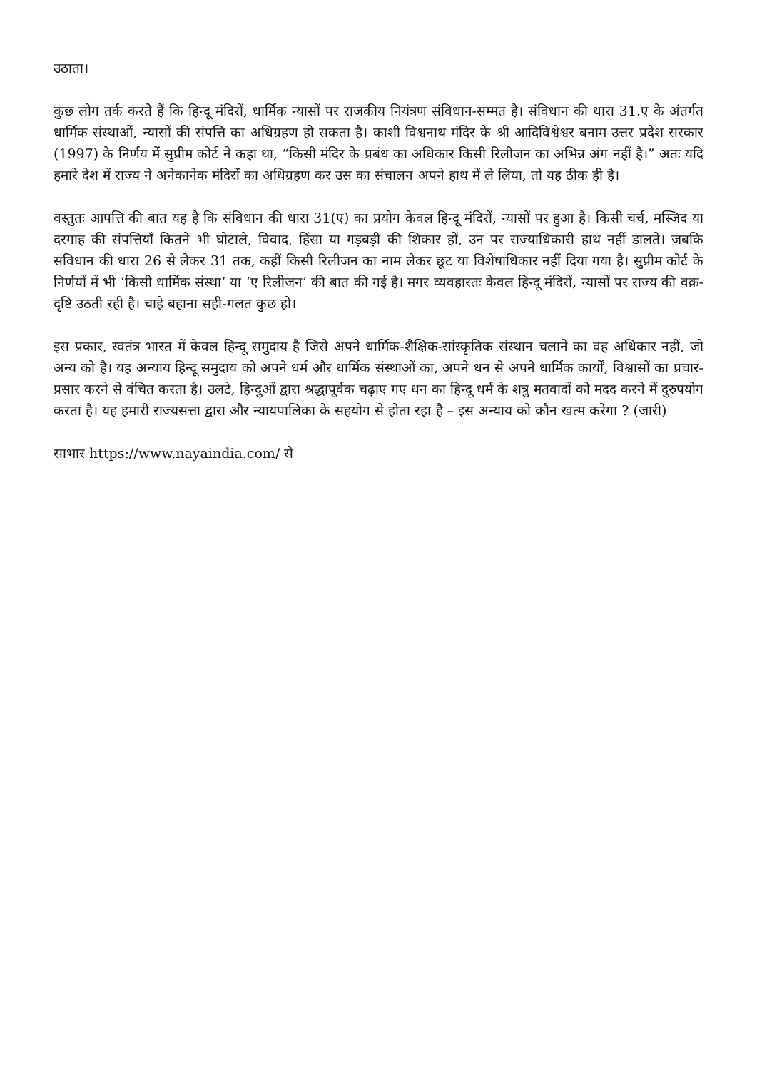उठाता।
कुछ लोग तर्क करते हैं कि हिन्दू मंदिरों, धार्मिक न्यासों पर राजकीय नियंत्रण संविधान-सम्मत है। संविधान की धारा 31.ए के अंतर्गत धार्मिक संस्थाओं, न्यासों की संपत्ति का अधिग्रहण हो सकता है। काशी विश्वनाथ मंदिर के श्री आदिविश्वेश्वर बनाम उत्तर प्रदेश सरकार (1997) के निर्णय में सुप्रीम कोर्ट ने कहा था, “किसी मंदिर के प्रबंध का अधिकार किसी रिलीजन का अभिन्न अंग नहीं है।” अतः यदि हमारे देश में राज्य ने अनेकानेक मंदिरों का अधिग्रहण कर उस का संचालन अपने हाथ में ले लिया, तो यह ठीक ही है।
वस्तुतः आपत्ति की बात यह है कि संविधान की धारा 31(ए) का प्रयोग केवल हिन्दू मंदिरों, न्यासों पर हुआ है। किसी चर्च, मस्जिद या दरगाह की संपत्तियाँ कितने भी घोटाले, विवाद, हिंसा या गड़बड़ी की शिकार हों, उन पर राज्याधिकारी हाथ नहीं डालते। जबकि संविधान की धारा 26 से लेकर 31 तक, कहीं किसी रिलीजन का नाम लेकर छूट या विशेषाधिकार नहीं दिया गया है। सुप्रीम कोर्ट के निर्णयों में भी ‘किसी धार्मिक संस्था’ या ‘ए रिलीजन’ की बात की गई है। मगर व्यवहारतः केवल हिन्दू मंदिरों, न्यासों पर राज्य की वक्र-दृष्टि उठती रही है। चाहे बहाना सही-गलत कुछ हो।
इस प्रकार, स्वतंत्र भारत में केवल हिन्दू समुदाय है जिसे अपने धार्मिक-शैक्षिक-सांस्कृतिक संस्थान चलाने का वह अधिकार नहीं, जो अन्य को है। यह अन्याय हिन्दू समुदाय को अपने धर्म और धार्मिक संस्थाओं का, अपने धन से अपने धार्मिक कार्यों, विश्वासों का प्रचार-प्रसार करने से वंचित करता है। उलटे, हिन्दुओं द्वारा श्रद्धापूर्वक चढ़ाए गए धन का हिन्दू धर्म के शत्रु मतवादों को मदद करने में दुरुपयोग करता है। यह हमारी राज्यसत्ता द्वारा और न्यायपालिका के सहयोग से होता रहा है – इस अन्याय को कौन खत्म करेगा ? (जारी)
साभार https://www.nayaindia.com/ से